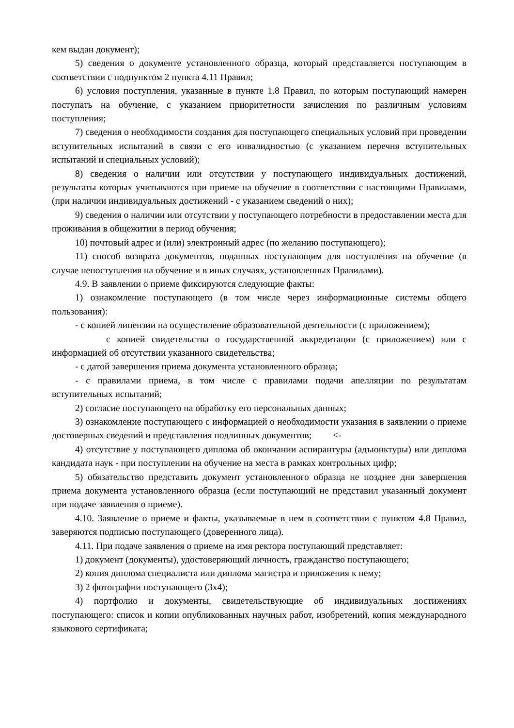кем выдан документ);
5) сведения о документе установленного образца, который представляется поступающим в соответствии с подпунктом 2 пункта 4.11 Правил;
6) условия поступления, указанные в пункте 1.8 Правил, по которым поступающий намерен поступать на обучение, с указанием приоритетности зачисления по различным условиям поступления;
7) сведения о необходимости создания для поступающего специальных условий при проведении вступительных испытаний в связи с его инвалидностью (с указанием перечня вступительных испытаний и специальных условий);
8) сведения о наличии или отсутствии у поступающего индивидуальных достижений, результаты которых учитываются при приеме на обучение в соответствии с настоящими Правилами, (при наличии индивидуальных достижений - с указанием сведений о них);
9) сведения о наличии или отсутствии у поступающего потребности в предоставлении места для проживания в общежитии в период обучения;
10) почтовый адрес и (или) электронный адрес (по желанию поступающего);
11) способ возврата документов, поданных поступающим для поступления на обучение (в случае непоступления на обучение и в иных случаях, установленных Правилами).
4.9. В заявлении о приеме фиксируются следующие факты:
1) ознакомление поступающего (в том числе через информационные системы общего пользования):
- с копией лицензии на осуществление образовательной деятельности (с приложением);
с копией свидетельства о государственной аккредитации (с приложением) или с информацией об отсутствии указанного свидетельства;
- с датой завершения приема документа установленного образца;
- с правилами приема, в том числе с правилами подачи апелляции по результатам вступительных испытаний;
2) согласие поступающего на обработку его персональных данных;
3) ознакомление поступающего с информацией о необходимости указания в заявлении о приеме достоверных сведений и представления подлинных документов; <-
4) отсутствие у поступающего диплома об окончании аспирантуры (адъюнктуры) или диплома кандидата наук - при поступлении на обучение на места в рамках контрольных цифр;
5) обязательство представить документ установленного образца не позднее дня завершения приема документа установленного образца (если поступающий не представил указанный документ при подаче заявления о приеме).
4.10. Заявление о приеме и факты, указываемые в нем в соответствии с пунктом 4.8 Правил, заверяются подписью поступающего (доверенного лица).
4.11. При подаче заявления о приеме на имя ректора поступающий представляет:
1) документ (документы), удостоверяющий личность, гражданство поступающего;
2) копия диплома специалиста или диплома магистра и приложения к нему;
3) 2 фотографии поступающего (3х4);
4) портфолио и документы, свидетельствующие об индивидуальных достижениях поступающего: список и копии опубликованных научных работ, изобретений, копия международного языкового сертификата;